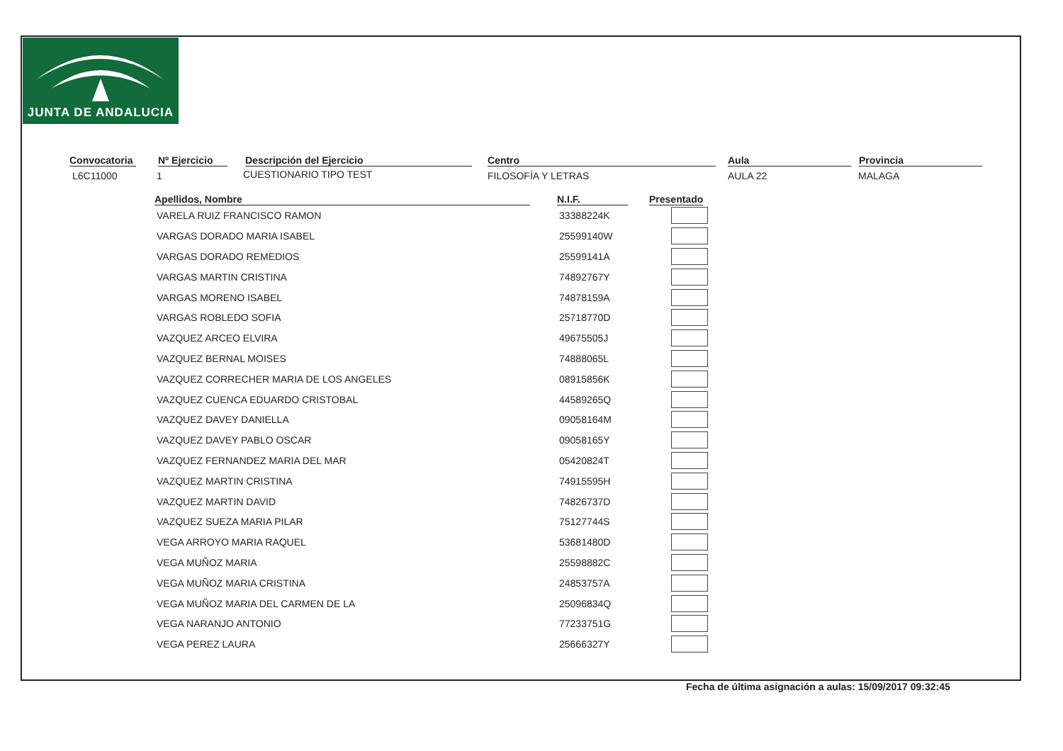JUNTA DE ANDALUCIA
Convocatoria
L6C11000
Nº Ejercicio
1
Descripción del Ejercicio
CUESTIONARIO TIPO TEST
Centro
FILOSOFÍA Y LETRAS
Aula
AULA 22
Provincia
MALAGA
| Apellidos, Nombre | N.I.F. | Presentado |
| --- | --- | --- |
| VARELA RUIZ FRANCISCO RAMON | 33388224K | |
| VARGAS DORADO MARIA ISABEL | 25599140W | |
| VARGAS DORADO REMEDIOS | 25599141A | |
| VARGAS MARTIN CRISTINA | 74892767Y | |
| VARGAS MORENO ISABEL | 74878159A | |
| VARGAS ROBLEDO SOFIA | 25718770D | |
| VAZQUEZ ARCEO ELVIRA | 49675505J | |
| VAZQUEZ BERNAL MOISES | 74888065L | |
| VAZQUEZ CORRECHER MARIA DE LOS ANGELES | 08915856K | |
| VAZQUEZ CUENCA EDUARDO CRISTOBAL | 44589265Q | |
| VAZQUEZ DAVEY DANIELLA | 09058164M | |
| VAZQUEZ DAVEY PABLO OSCAR | 09058165Y | |
| VAZQUEZ FERNANDEZ MARIA DEL MAR | 05420824T | |
| VAZQUEZ MARTIN CRISTINA | 74915595H | |
| VAZQUEZ MARTIN DAVID | 74826737D | |
| VAZQUEZ SUEZA MARIA PILAR | 75127744S | |
| VEGA ARROYO MARIA RAQUEL | 53681480D | |
| VEGA MUÑOZ MARIA | 25598882C | |
| VEGA MUÑOZ MARIA CRISTINA | 24853757A | |
| VEGA MUÑOZ MARIA DEL CARMEN DE LA | 25096834Q | |
| VEGA NARANJO ANTONIO | 77233751G | |
| VEGA PEREZ LAURA | 25666327Y | |
Fecha de última asignación a aulas: 15/09/2017 09:32:45